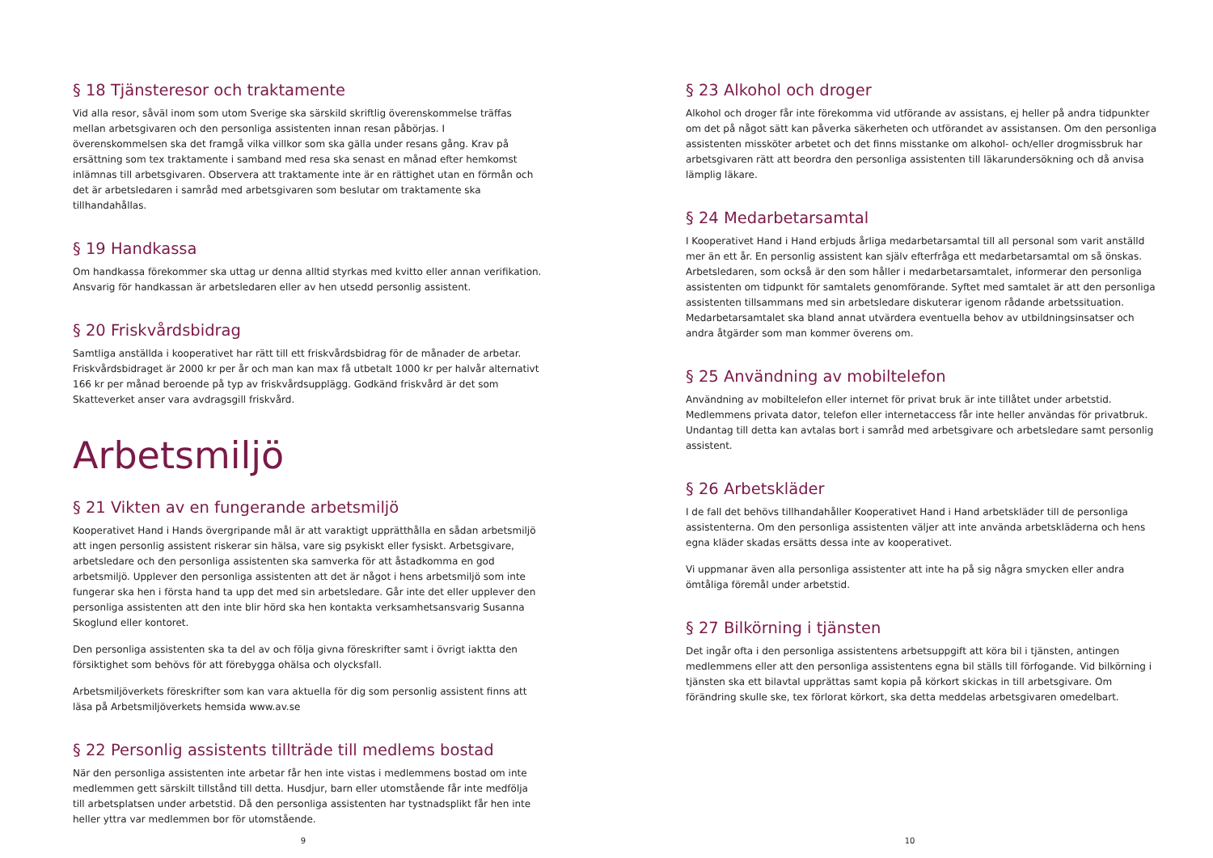§ 18 Tjänsteresor och traktamente
Vid alla resor, såväl inom som utom Sverige ska särskild skriftlig överenskommelse träffas mellan arbetsgivaren och den personliga assistenten innan resan påbörjas. I överenskommelsen ska det framgå vilka villkor som ska gälla under resans gång. Krav på ersättning som tex traktamente i samband med resa ska senast en månad efter hemkomst inlämnas till arbetsgivaren. Observera att traktamente inte är en rättighet utan en förmån och det är arbetsledaren i samråd med arbetsgivaren som beslutar om traktamente ska tillhandahållas.
§ 19 Handkassa
Om handkassa förekommer ska uttag ur denna alltid styrkas med kvitto eller annan verifikation. Ansvarig för handkassan är arbetsledaren eller av hen utsedd personlig assistent.
§ 20 Friskvårdsbidrag
Samtliga anställda i kooperativet har rätt till ett friskvårdsbidrag för de månader de arbetar. Friskvårdsbidraget är 2000 kr per år och man kan max få utbetalt 1000 kr per halvår alternativt 166 kr per månad beroende på typ av friskvårdsupplägg. Godkänd friskvård är det som Skatteverket anser vara avdragsgill friskvård.
Arbetsmiljö
§ 21 Vikten av en fungerande arbetsmiljö
Kooperativet Hand i Hands övergripande mål är att varaktigt upprätthålla en sådan arbetsmiljö att ingen personlig assistent riskerar sin hälsa, vare sig psykiskt eller fysiskt. Arbetsgivare, arbetsledare och den personliga assistenten ska samverka för att åstadkomma en god arbetsmiljö. Upplever den personliga assistenten att det är något i hens arbetsmiljö som inte fungerar ska hen i första hand ta upp det med sin arbetsledare. Går inte det eller upplever den personliga assistenten att den inte blir hörd ska hen kontakta verksamhetsansvarig Susanna Skoglund eller kontoret.
Den personliga assistenten ska ta del av och följa givna föreskrifter samt i övrigt iaktta den försiktighet som behövs för att förebygga ohälsa och olycksfall.
Arbetsmiljöverkets föreskrifter som kan vara aktuella för dig som personlig assistent finns att läsa på Arbetsmiljöverkets hemsida www.av.se
§ 22 Personlig assistents tillträde till medlems bostad
När den personliga assistenten inte arbetar får hen inte vistas i medlemmens bostad om inte medlemmen gett särskilt tillstånd till detta. Husdjur, barn eller utomstående får inte medfölja till arbetsplatsen under arbetstid. Då den personliga assistenten har tystnadsplikt får hen inte heller yttra var medlemmen bor för utomstående.
9
§ 23 Alkohol och droger
Alkohol och droger får inte förekomma vid utförande av assistans, ej heller på andra tidpunkter om det på något sätt kan påverka säkerheten och utförandet av assistansen. Om den personliga assistenten missköter arbetet och det finns misstanke om alkohol- och/eller drogmissbruk har arbetsgivaren rätt att beordra den personliga assistenten till läkarundersökning och då anvisa lämplig läkare.
§ 24 Medarbetarsamtal
I Kooperativet Hand i Hand erbjuds årliga medarbetarsamtal till all personal som varit anställd mer än ett år. En personlig assistent kan själv efterfråga ett medarbetarsamtal om så önskas. Arbetsledaren, som också är den som håller i medarbetarsamtalet, informerar den personliga assistenten om tidpunkt för samtalets genomförande. Syftet med samtalet är att den personliga assistenten tillsammans med sin arbetsledare diskuterar igenom rådande arbetssituation. Medarbetarsamtalet ska bland annat utvärdera eventuella behov av utbildningsinsatser och andra åtgärder som man kommer överens om.
§ 25 Användning av mobiltelefon
Användning av mobiltelefon eller internet för privat bruk är inte tillåtet under arbetstid. Medlemmens privata dator, telefon eller internetaccess får inte heller användas för privatbruk. Undantag till detta kan avtalas bort i samråd med arbetsgivare och arbetsledare samt personlig assistent.
§ 26 Arbetskläder
I de fall det behövs tillhandahåller Kooperativet Hand i Hand arbetskläder till de personliga assistenterna. Om den personliga assistenten väljer att inte använda arbetskläderna och hens egna kläder skadas ersätts dessa inte av kooperativet.
Vi uppmanar även alla personliga assistenter att inte ha på sig några smycken eller andra ömtåliga föremål under arbetstid.
§ 27 Bilkörning i tjänsten
Det ingår ofta i den personliga assistentens arbetsuppgift att köra bil i tjänsten, antingen medlemmens eller att den personliga assistentens egna bil ställs till förfogande. Vid bilkörning i tjänsten ska ett bilavtal upprättas samt kopia på körkort skickas in till arbetsgivare. Om förändring skulle ske, tex förlorat körkort, ska detta meddelas arbetsgivaren omedelbart.
10